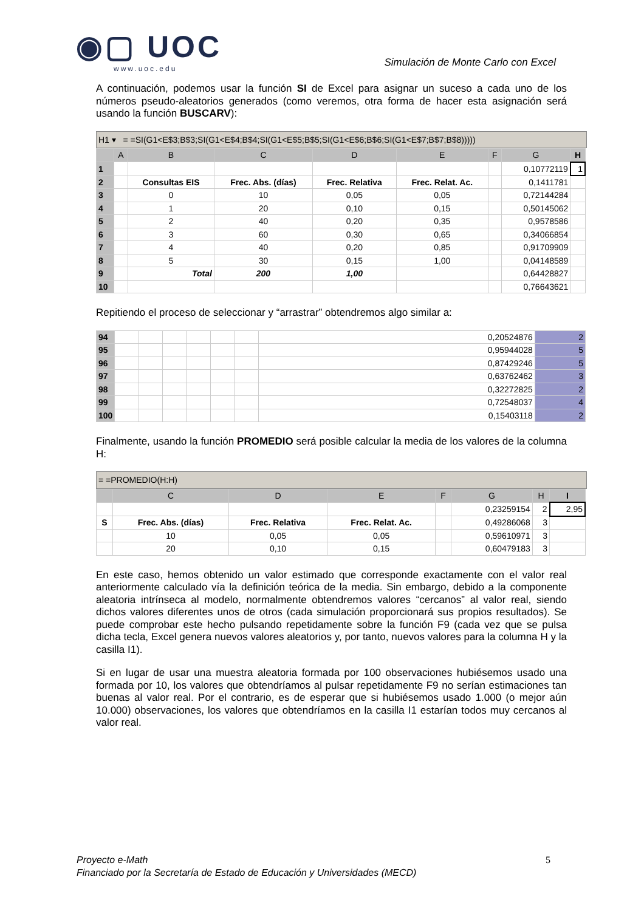◉▢ UOC
www.uoc.edu
Simulación de Monte Carlo con Excel
A continuación, podemos usar la función SI de Excel para asignar un suceso a cada uno de los números pseudo-aleatorios generados (como veremos, otra forma de hacer esta asignación será usando la función BUSCARV):
H1 ▾ = =SI(G1<E$3;B$3;SI(G1<E$4;B$4;SI(G1<E$5;B$5;SI(G1<E$6;B$6;SI(G1<E$7;B$7;B$8)))))
| | A | B | C | D | E | F | G | H |
| --- | --- | --- | --- | --- | --- | --- | --- | --- |
| 1 | | | | | | | 0,10772119 | 1 |
| 2 | | Consultas EIS | Frec. Abs. (días) | Frec. Relativa | Frec. Relat. Ac. | | 0,1411781 | |
| 3 | | 0 | 10 | 0,05 | 0,05 | | 0,72144284 | |
| 4 | | 1 | 20 | 0,10 | 0,15 | | 0,50145062 | |
| 5 | | 2 | 40 | 0,20 | 0,35 | | 0,9578586 | |
| 6 | | 3 | 60 | 0,30 | 0,65 | | 0,34066854 | |
| 7 | | 4 | 40 | 0,20 | 0,85 | | 0,91709909 | |
| 8 | | 5 | 30 | 0,15 | 1,00 | | 0,04148589 | |
| 9 | | Total | 200 | 1,00 | | | 0,64428827 | |
| 10 | | | | | | | 0,76643621 | |
Repitiendo el proceso de seleccionar y “arrastrar” obtendremos algo similar a:
| 94 | | | | | | | 0,20524876 | 2 |
| 95 | | | | | | | 0,95944028 | 5 |
| 96 | | | | | | | 0,87429246 | 5 |
| 97 | | | | | | | 0,63762462 | 3 |
| 98 | | | | | | | 0,32272825 | 2 |
| 99 | | | | | | | 0,72548037 | 4 |
| 100 | | | | | | | 0,15403118 | 2 |
Finalmente, usando la función PROMEDIO será posible calcular la media de los valores de la columna H:
= =PROMEDIO(H:H)
| | C | D | E | F | G | H | I |
| --- | --- | --- | --- | --- | --- | --- | --- |
| | | | | | 0,23259154 | 2 | 2,95 |
| S | Frec. Abs. (días) | Frec. Relativa | Frec. Relat. Ac. | | 0,49286068 | 3 | |
| | 10 | 0,05 | 0,05 | | 0,59610971 | 3 | |
| | 20 | 0,10 | 0,15 | | 0,60479183 | 3 | |
En este caso, hemos obtenido un valor estimado que corresponde exactamente con el valor real anteriormente calculado vía la definición teórica de la media. Sin embargo, debido a la componente aleatoria intrínseca al modelo, normalmente obtendremos valores “cercanos” al valor real, siendo dichos valores diferentes unos de otros (cada simulación proporcionará sus propios resultados). Se puede comprobar este hecho pulsando repetidamente sobre la función F9 (cada vez que se pulsa dicha tecla, Excel genera nuevos valores aleatorios y, por tanto, nuevos valores para la columna H y la casilla I1).
Si en lugar de usar una muestra aleatoria formada por 100 observaciones hubiésemos usado una formada por 10, los valores que obtendríamos al pulsar repetidamente F9 no serían estimaciones tan buenas al valor real. Por el contrario, es de esperar que si hubiésemos usado 1.000 (o mejor aún 10.000) observaciones, los valores que obtendríamos en la casilla I1 estarían todos muy cercanos al valor real.
Proyecto e-Math 5
Financiado por la Secretaría de Estado de Educación y Universidades (MECD)